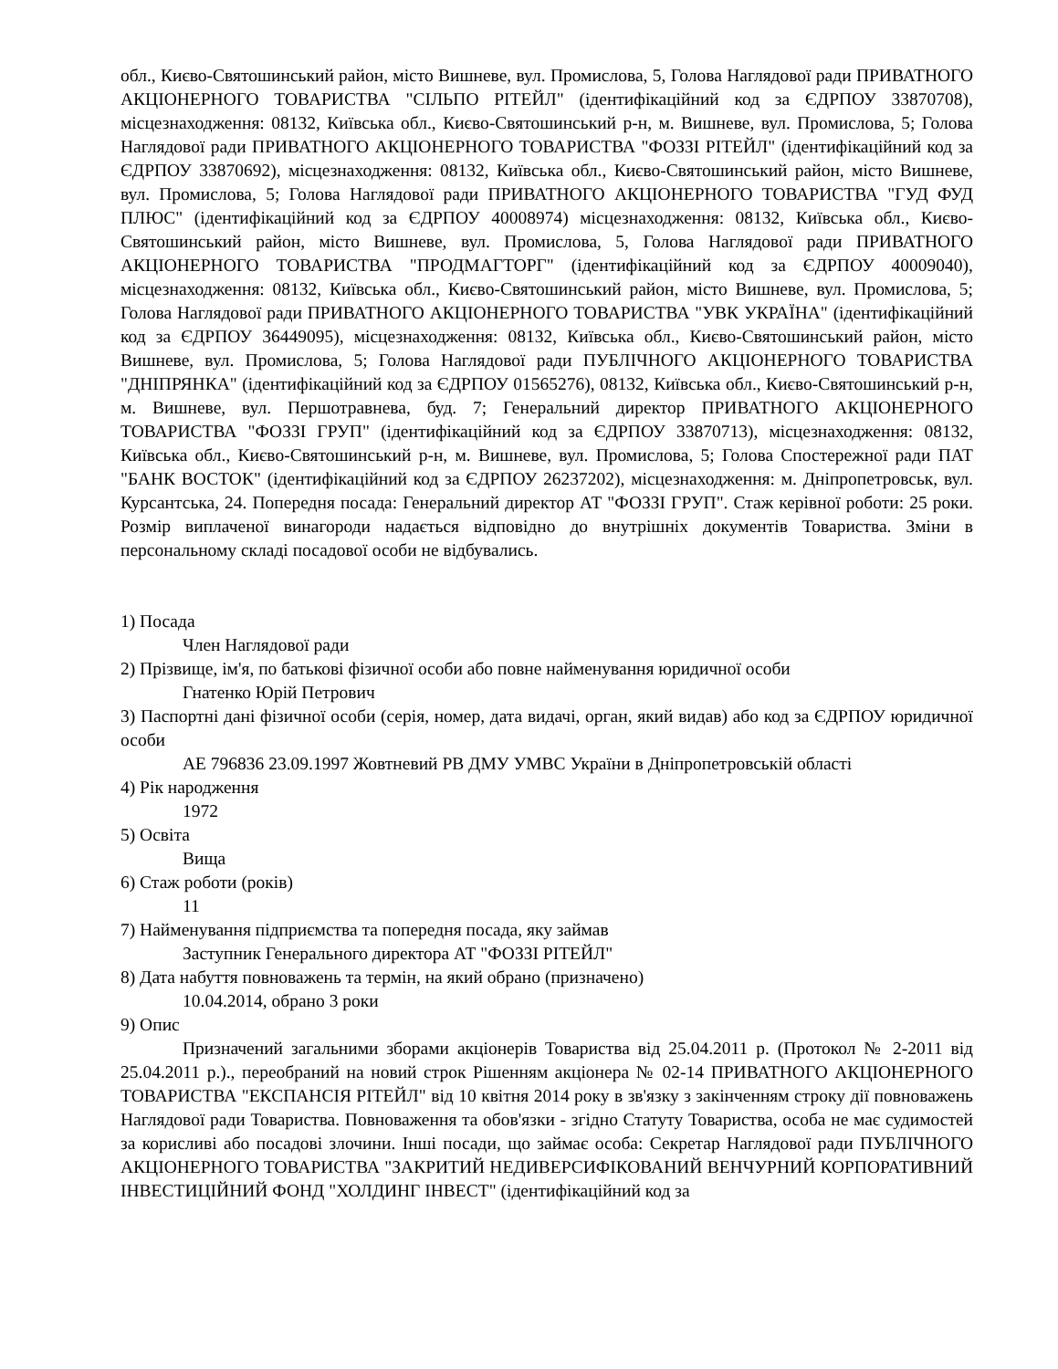обл., Києво-Святошинський район, місто Вишневе, вул. Промислова, 5, Голова Наглядової ради ПРИВАТНОГО АКЦІОНЕРНОГО ТОВАРИСТВА "СІЛЬПО РІТЕЙЛ" (ідентифікаційний код за ЄДРПОУ 33870708), місцезнаходження: 08132, Київська обл., Києво-Святошинський р-н, м. Вишневе, вул. Промислова, 5; Голова Наглядової ради ПРИВАТНОГО АКЦІОНЕРНОГО ТОВАРИСТВА "ФОЗЗІ РІТЕЙЛ" (ідентифікаційний код за ЄДРПОУ 33870692), місцезнаходження: 08132, Київська обл., Києво-Святошинський район, місто Вишневе, вул. Промислова, 5; Голова Наглядової ради ПРИВАТНОГО АКЦІОНЕРНОГО ТОВАРИСТВА "ГУД ФУД ПЛЮС" (ідентифікаційний код за ЄДРПОУ 40008974) місцезнаходження: 08132, Київська обл., Києво-Святошинський район, місто Вишневе, вул. Промислова, 5, Голова Наглядової ради ПРИВАТНОГО АКЦІОНЕРНОГО ТОВАРИСТВА "ПРОДМАГТОРГ" (ідентифікаційний код за ЄДРПОУ 40009040), місцезнаходження: 08132, Київська обл., Києво-Святошинський район, місто Вишневе, вул. Промислова, 5; Голова Наглядової ради ПРИВАТНОГО АКЦІОНЕРНОГО ТОВАРИСТВА "УВК УКРАЇНА" (ідентифікаційний код за ЄДРПОУ 36449095), місцезнаходження: 08132, Київська обл., Києво-Святошинський район, місто Вишневе, вул. Промислова, 5; Голова Наглядової ради ПУБЛІЧНОГО АКЦІОНЕРНОГО ТОВАРИСТВА "ДНІПРЯНКА" (ідентифікаційний код за ЄДРПОУ 01565276), 08132, Київська обл., Києво-Святошинський р-н, м. Вишневе, вул. Першотравнева, буд. 7; Генеральний директор ПРИВАТНОГО АКЦІОНЕРНОГО ТОВАРИСТВА "ФОЗЗІ ГРУП" (ідентифікаційний код за ЄДРПОУ 33870713), місцезнаходження: 08132, Київська обл., Києво-Святошинський р-н, м. Вишневе, вул. Промислова, 5; Голова Спостережної ради ПАТ "БАНК ВОСТОК" (ідентифікаційний код за ЄДРПОУ 26237202), місцезнаходження: м. Дніпропетровськ, вул. Курсантська, 24. Попередня посада: Генеральний директор АТ "ФОЗЗІ ГРУП". Стаж керівної роботи: 25 роки. Розмір виплаченої винагороди надається відповідно до внутрішніх документів Товариства. Зміни в персональному складі посадової особи не відбувались.
1) Посада
Член Наглядової ради
2) Прізвище, ім'я, по батькові фізичної особи або повне найменування юридичної особи
Гнатенко Юрій Петрович
3) Паспортні дані фізичної особи (серія, номер, дата видачі, орган, який видав) або код за ЄДРПОУ юридичної особи
АЕ 796836 23.09.1997 Жовтневий РВ ДМУ УМВС України в Дніпропетровській області
4) Рік народження
1972
5) Освіта
Вища
6) Стаж роботи (років)
11
7) Найменування підприємства та попередня посада, яку займав
Заступник Генерального директора АТ "ФОЗЗІ РІТЕЙЛ"
8) Дата набуття повноважень та термін, на який обрано (призначено)
10.04.2014, обрано 3 роки
9) Опис
Призначений загальними зборами акціонерів Товариства від 25.04.2011 р. (Протокол № 2-2011 від 25.04.2011 р.)., переобраний на новий строк Рішенням акціонера № 02-14 ПРИВАТНОГО АКЦІОНЕРНОГО ТОВАРИСТВА "ЕКСПАНСІЯ РІТЕЙЛ" від 10 квітня 2014 року в зв'язку з закінченням строку дії повноважень Наглядової ради Товариства. Повноваження та обов'язки - згідно Статуту Товариства, особа не має судимостей за корисливі або посадові злочини. Інші посади, що займає особа: Секретар Наглядової ради ПУБЛІЧНОГО АКЦІОНЕРНОГО ТОВАРИСТВА "ЗАКРИТИЙ НЕДИВЕРСИФІКОВАНИЙ ВЕНЧУРНИЙ КОРПОРАТИВНИЙ ІНВЕСТИЦІЙНИЙ ФОНД "ХОЛДИНГ ІНВЕСТ" (ідентифікаційний код за